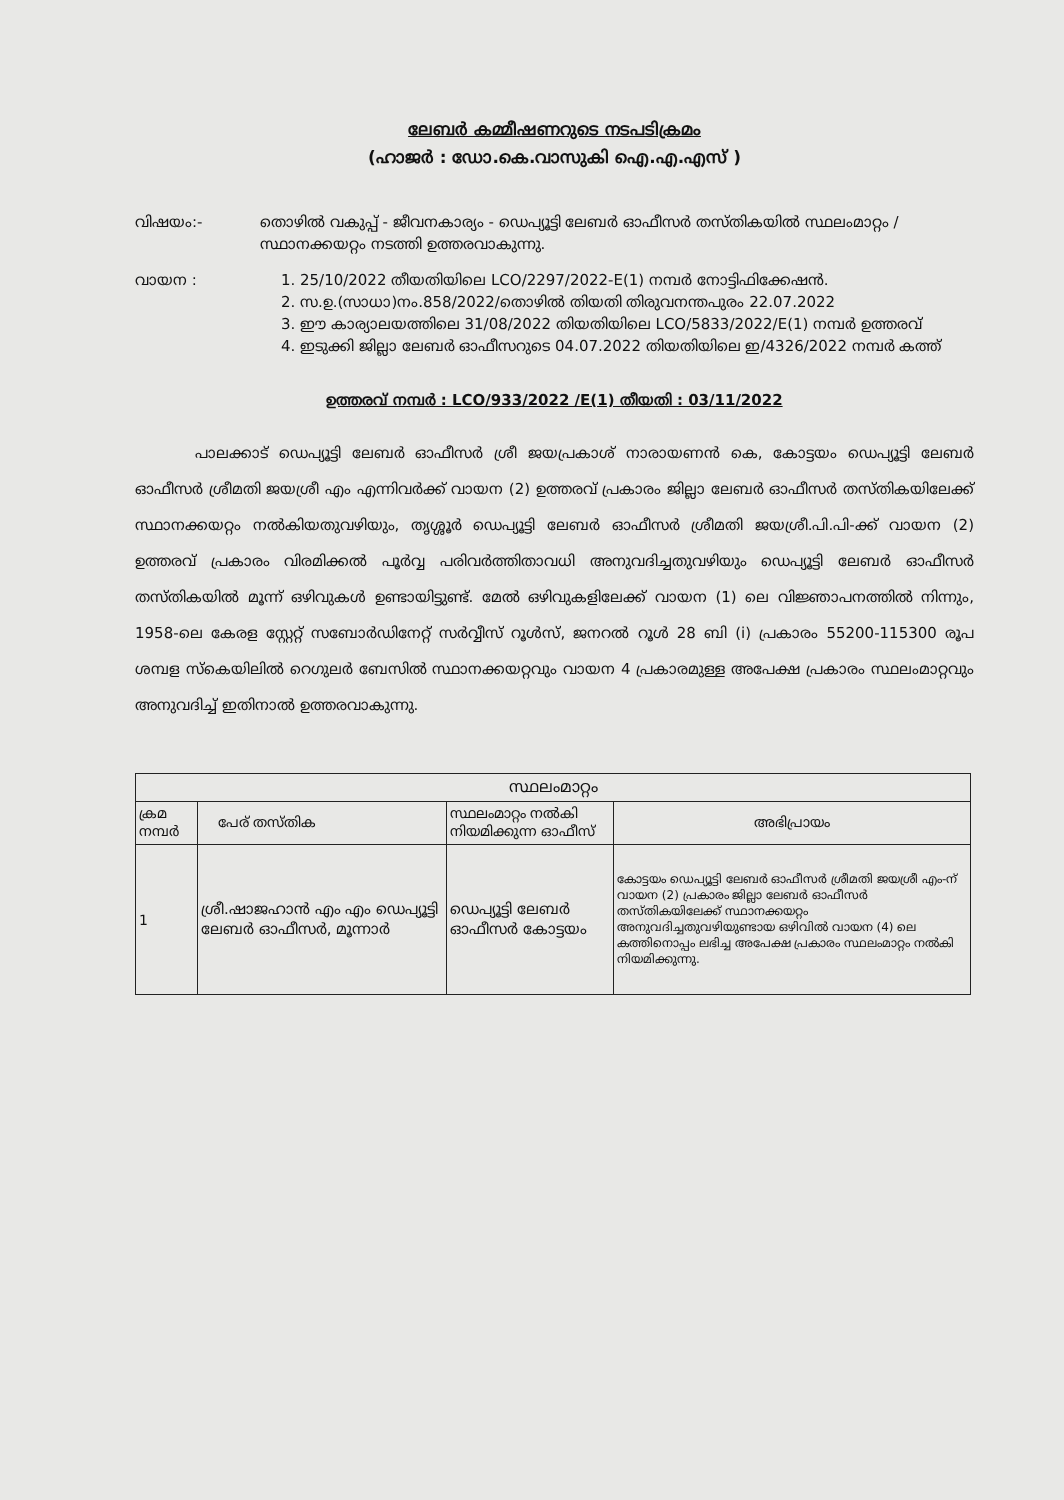ലേബർ കമ്മീഷണറുടെ നടപടിക്രമം
(ഹാജർ : ഡോ.കെ.വാസുകി ഐ.എ.എസ് )
വിഷയം:- തൊഴിൽ വകുപ്പ് - ജീവനകാര്യം - ഡെപ്യൂട്ടി ലേബർ ഓഫീസർ തസ്തികയിൽ സ്ഥലംമാറ്റം / സ്ഥാനക്കയറ്റം നടത്തി ഉത്തരവാകുന്നു.
വായന : 1. 25/10/2022 തീയതിയിലെ LCO/2297/2022-E(1) നമ്പർ നോട്ടിഫിക്കേഷൻ.
2. സ.ഉ.(സാധാ)നം.858/2022/തൊഴിൽ തിയതി തിരുവനന്തപുരം 22.07.2022
3. ഈ കാര്യാലയത്തിലെ 31/08/2022 തിയതിയിലെ LCO/5833/2022/E(1) നമ്പർ ഉത്തരവ്
4. ഇടുക്കി ജില്ലാ ലേബർ ഓഫീസറുടെ 04.07.2022 തിയതിയിലെ ഇ/4326/2022 നമ്പർ കത്ത്
ഉത്തരവ് നമ്പർ : LCO/933/2022 /E(1) തീയതി : 03/11/2022
പാലക്കാട് ഡെപ്യൂട്ടി ലേബർ ഓഫീസർ ശ്രീ ജയപ്രകാശ് നാരായണൻ കെ, കോട്ടയം ഡെപ്യൂട്ടി ലേബർ ഓഫീസർ ശ്രീമതി ജയശ്രീ എം എന്നിവർക്ക് വായന (2) ഉത്തരവ് പ്രകാരം ജില്ലാ ലേബർ ഓഫീസർ തസ്തികയിലേക്ക് സ്ഥാനക്കയറ്റം നൽകിയതുവഴിയും, തൃശ്ശൂർ ഡെപ്യൂട്ടി ലേബർ ഓഫീസർ ശ്രീമതി ജയശ്രീ.പി.പി-ക്ക് വായന (2) ഉത്തരവ് പ്രകാരം വിരമിക്കൽ പൂർവ്വ പരിവർത്തിതാവധി അനുവദിച്ചതുവഴിയും ഡെപ്യൂട്ടി ലേബർ ഓഫീസർ തസ്തികയിൽ മൂന്ന് ഒഴിവുകൾ ഉണ്ടായിട്ടുണ്ട്. മേൽ ഒഴിവുകളിലേക്ക് വായന (1) ലെ വിജ്ഞാപനത്തിൽ നിന്നും, 1958-ലെ കേരള സ്റ്റേറ്റ് സബോർഡിനേറ്റ് സർവ്വീസ് റൂൾസ്, ജനറൽ റൂൾ 28 ബി (i) പ്രകാരം 55200-115300 രൂപ ശമ്പള സ്കെയിലിൽ റെഗുലർ ബേസിൽ സ്ഥാനക്കയറ്റവും വായന 4 പ്രകാരമുള്ള അപേക്ഷ പ്രകാരം സ്ഥലംമാറ്റവും അനുവദിച്ച് ഇതിനാൽ ഉത്തരവാകുന്നു.
| സ്ഥലംമാറ്റം | | | |
| --- | --- | --- | --- |
| ക്രമ നമ്പർ | പേര് തസ്തിക | സ്ഥലംമാറ്റം നൽകി നിയമിക്കുന്ന ഓഫീസ് | അഭിപ്രായം |
| 1 | ശ്രീ.ഷാജഹാൻ എം എം ഡെപ്യൂട്ടി ലേബർ ഓഫീസർ, മൂന്നാർ | ഡെപ്യൂട്ടി ലേബർ ഓഫീസർ കോട്ടയം | കോട്ടയം ഡെപ്യൂട്ടി ലേബർ ഓഫീസർ ശ്രീമതി ജയശ്രീ എം-ന് വായന (2) പ്രകാരം ജില്ലാ ലേബർ ഓഫീസർ തസ്തികയിലേക്ക് സ്ഥാനക്കയറ്റം അനുവദിച്ചതുവഴിയുണ്ടായ ഒഴിവിൽ വായന (4) ലെ കത്തിനൊപ്പം ലഭിച്ച അപേക്ഷ പ്രകാരം സ്ഥലംമാറ്റം നൽകി നിയമിക്കുന്നു. |